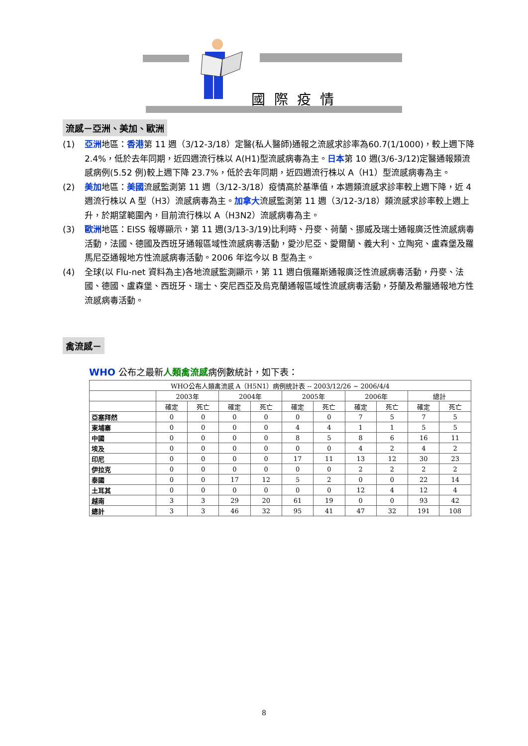國際疫情
流感－亞洲、美加、歐洲
(1) 亞洲地區：香港第 11 週（3/12-3/18）定醫(私人醫師)通報之流感求診率為60.7(1/1000)，較上週下降 2.4%，低於去年同期，近四週流行株以 A(H1)型流感病毒為主。日本第 10 週(3/6-3/12)定醫通報類流感病例(5.52 例)較上週下降 23.7%，低於去年同期，近四週流行株以 A（H1）型流感病毒為主。
(2) 美加地區：美國流感監測第 11 週（3/12-3/18）疫情高於基準值，本週類流感求診率較上週下降，近 4 週流行株以 A 型（H3）流感病毒為主。加拿大流感監測第 11 週（3/12-3/18）類流感求診率較上週上升，於期望範圍內，目前流行株以 A（H3N2）流感病毒為主。
(3) 歐洲地區：EISS 報導顯示，第 11 週(3/13-3/19)比利時、丹麥、荷蘭、挪威及瑞士通報廣泛性流感病毒活動，法國、德國及西班牙通報區域性流感病毒活動，愛沙尼亞、愛爾蘭、義大利、立陶宛、盧森堡及羅馬尼亞通報地方性流感病毒活動。2006 年迄今以 B 型為主。
(4) 全球(以 Flu-net 資料為主)各地流感監測顯示，第 11 週白俄羅斯通報廣泛性流感病毒活動，丹麥、法國、德國、盧森堡、西班牙、瑞士、突尼西亞及烏克蘭通報區域性流感病毒活動，芬蘭及希臘通報地方性流感病毒活動。
禽流感－
WHO 公布之最新人類禽流感病例數統計，如下表：
| WHO公布人類禽流感 A（H5N1）病例統計表 -- 2003/12/26 ~ 2006/4/4 | | | | | | | | | | |
| --- | --- | --- | --- | --- | --- | --- | --- | --- | --- | --- |
| | 2003年 | | 2004年 | | 2005年 | | 2006年 | | 總計 | |
| | 確定 | 死亡 | 確定 | 死亡 | 確定 | 死亡 | 確定 | 死亡 | 確定 | 死亡 |
| 亞塞拜然 | 0 | 0 | 0 | 0 | 0 | 0 | 7 | 5 | 7 | 5 |
| 柬埔寨 | 0 | 0 | 0 | 0 | 4 | 4 | 1 | 1 | 5 | 5 |
| 中國 | 0 | 0 | 0 | 0 | 8 | 5 | 8 | 6 | 16 | 11 |
| 埃及 | 0 | 0 | 0 | 0 | 0 | 0 | 4 | 2 | 4 | 2 |
| 印尼 | 0 | 0 | 0 | 0 | 17 | 11 | 13 | 12 | 30 | 23 |
| 伊拉克 | 0 | 0 | 0 | 0 | 0 | 0 | 2 | 2 | 2 | 2 |
| 泰國 | 0 | 0 | 17 | 12 | 5 | 2 | 0 | 0 | 22 | 14 |
| 土耳其 | 0 | 0 | 0 | 0 | 0 | 0 | 12 | 4 | 12 | 4 |
| 越南 | 3 | 3 | 29 | 20 | 61 | 19 | 0 | 0 | 93 | 42 |
| 總計 | 3 | 3 | 46 | 32 | 95 | 41 | 47 | 32 | 191 | 108 |
8